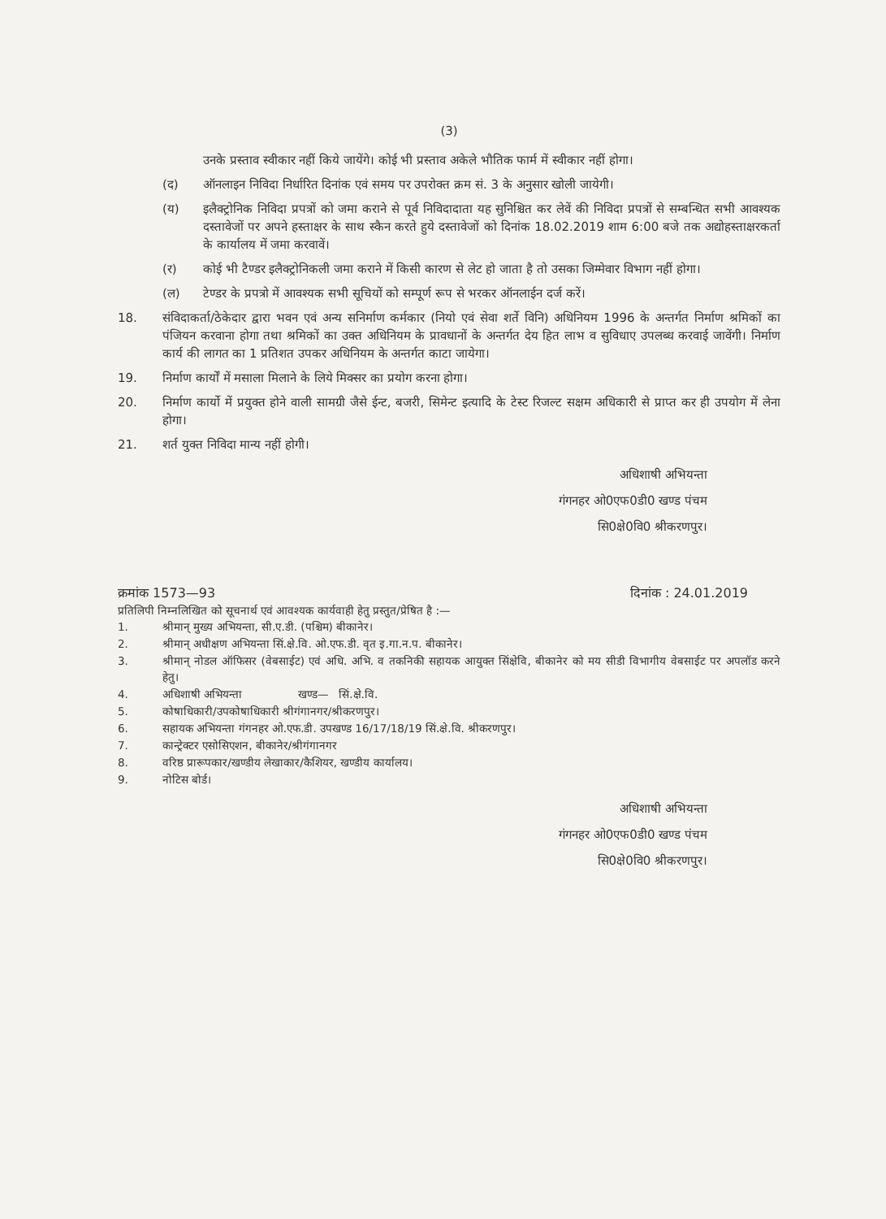(3)
उनके प्रस्ताव स्वीकार नहीं किये जायेंगे। कोई भी प्रस्ताव अकेले भौतिक फार्म में स्वीकार नहीं होगा।
(द) ऑनलाइन निविदा निर्धारित दिनांक एवं समय पर उपरोक्त क्रम सं. 3 के अनुसार खोली जायेगी।
(य) इलैक्ट्रोनिक निविदा प्रपत्रों को जमा कराने से पूर्व निविदादाता यह सुनिश्चित कर लेवें की निविदा प्रपत्रों से सम्बन्धित सभी आवश्यक दस्तावेजों पर अपने हस्ताक्षर के साथ स्कैन करते हुये दस्तावेजों को दिनांक 18.02.2019 शाम 6:00 बजे तक अद्योहस्ताक्षरकर्ता के कार्यालय में जमा करवावें।
(र) कोई भी टैण्डर इलैक्ट्रोनिकली जमा कराने में किसी कारण से लेट हो जाता है तो उसका जिम्मेवार विभाग नहीं होगा।
(ल) टेण्डर के प्रपत्रो में आवश्यक सभी सूचियों को सम्पूर्ण रूप से भरकर ऑनलाईन दर्ज करें।
18. संविदाकर्ता/ठेकेदार द्वारा भवन एवं अन्य सनिर्माण कर्मकार (नियो एवं सेवा शर्ते विनि) अधिनियम 1996 के अन्तर्गत निर्माण श्रमिकों का पंजियन करवाना होगा तथा श्रमिकों का उक्त अधिनियम के प्रावधानों के अन्तर्गत देय हित लाभ व सुविधाए उपलब्ध करवाई जावेंगी। निर्माण कार्य की लागत का 1 प्रतिशत उपकर अधिनियम के अन्तर्गत काटा जायेगा।
19. निर्माण कार्यों में मसाला मिलाने के लिये मिक्सर का प्रयोग करना होगा।
20. निर्माण कार्यो में प्रयुक्त होने वाली सामग्री जैसे ईन्ट, बजरी, सिमेन्ट इत्यादि के टेस्ट रिजल्ट सक्षम अधिकारी से प्राप्त कर ही उपयोग में लेना होगा।
21. शर्त युक्त निविदा मान्य नहीं होगी।
अधिशाषी अभियन्ता
गंगनहर ओ0एफ0डी0 खण्ड पंचम
सि0क्षे0वि0 श्रीकरणपुर।
क्रमांक 1573—93 दिनांक : 24.01.2019
प्रतिलिपी निम्नलिखित को सूचनार्थ एवं आवश्यक कार्यवाही हेतु प्रस्तुत/प्रेषित है :—
1. श्रीमान् मुख्य अभियन्ता, सी.ए.डी. (पश्चिम) बीकानेर।
2. श्रीमान् अधीक्षण अभियन्ता सिं.क्षे.वि. ओ.एफ.डी. वृत इ.गा.न.प. बीकानेर।
3. श्रीमान् नोडल ऑफिसर (वेबसाईट) एवं अधि. अभि. व तकनिकी सहायक आयुक्त सिंक्षेवि, बीकानेर को मय सीडी विभागीय वेबसाईट पर अपलॉड करने हेतु।
4. अधिशाषी अभियन्ता खण्ड— सिं.क्षे.वि.
5. कोषाधिकारी/उपकोषाधिकारी श्रीगंगानगर/श्रीकरणपुर।
6. सहायक अभियन्ता गंगनहर ओ.एफ.डी. उपखण्ड 16/17/18/19 सिं.क्षे.वि. श्रीकरणपुर।
7. कान्ट्रेक्टर एसोसिएशन, बीकानेर/श्रीगंगानगर
8. वरिष्ठ प्रारूपकार/खण्डीय लेखाकार/कैशियर, खण्डीय कार्यालय।
9. नोटिस बोर्ड।
अधिशाषी अभियन्ता
गंगनहर ओ0एफ0डी0 खण्ड पंचम
सि0क्षे0वि0 श्रीकरणपुर।